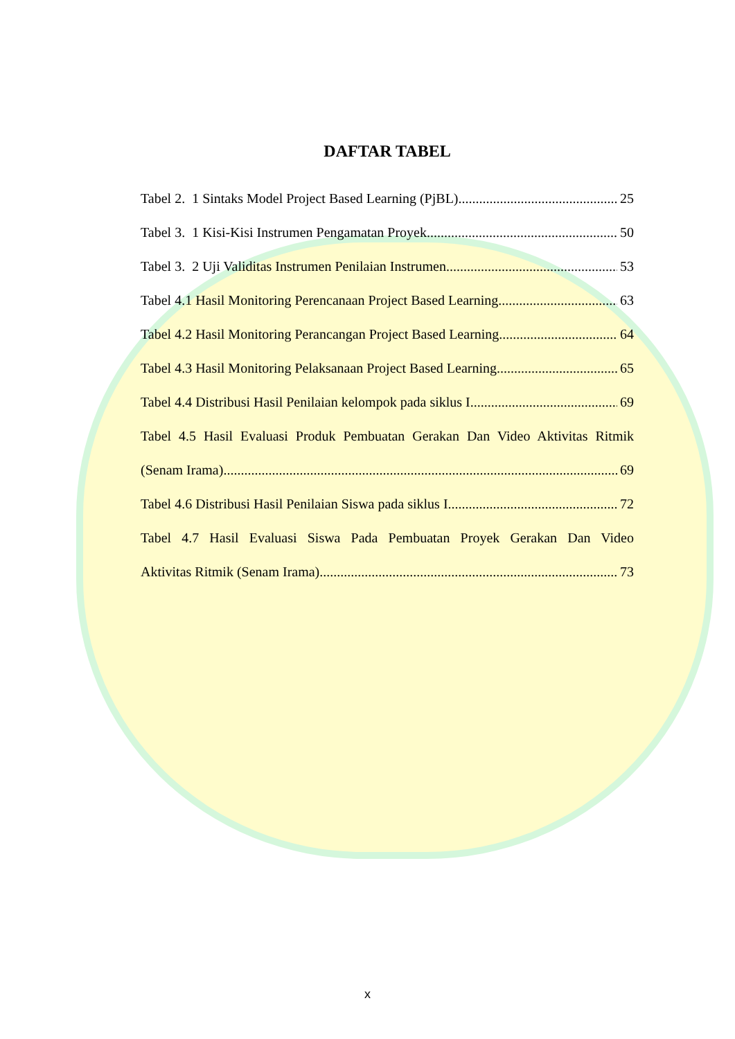DAFTAR TABEL
Tabel 2. 1 Sintaks Model Project Based Learning (PjBL) 25
Tabel 3. 1 Kisi-Kisi Instrumen Pengamatan Proyek 50
Tabel 3. 2 Uji Validitas Instrumen Penilaian Instrumen 53
Tabel 4.1 Hasil Monitoring Perencanaan Project Based Learning 63
Tabel 4.2 Hasil Monitoring Perancangan Project Based Learning 64
Tabel 4.3 Hasil Monitoring Pelaksanaan Project Based Learning 65
Tabel 4.4 Distribusi Hasil Penilaian kelompok pada siklus I 69
Tabel 4.5 Hasil Evaluasi Produk Pembuatan Gerakan Dan Video Aktivitas Ritmik
(Senam Irama) 69
Tabel 4.6 Distribusi Hasil Penilaian Siswa pada siklus I 72
Tabel 4.7 Hasil Evaluasi Siswa Pada Pembuatan Proyek Gerakan Dan Video
Aktivitas Ritmik (Senam Irama) 73
x